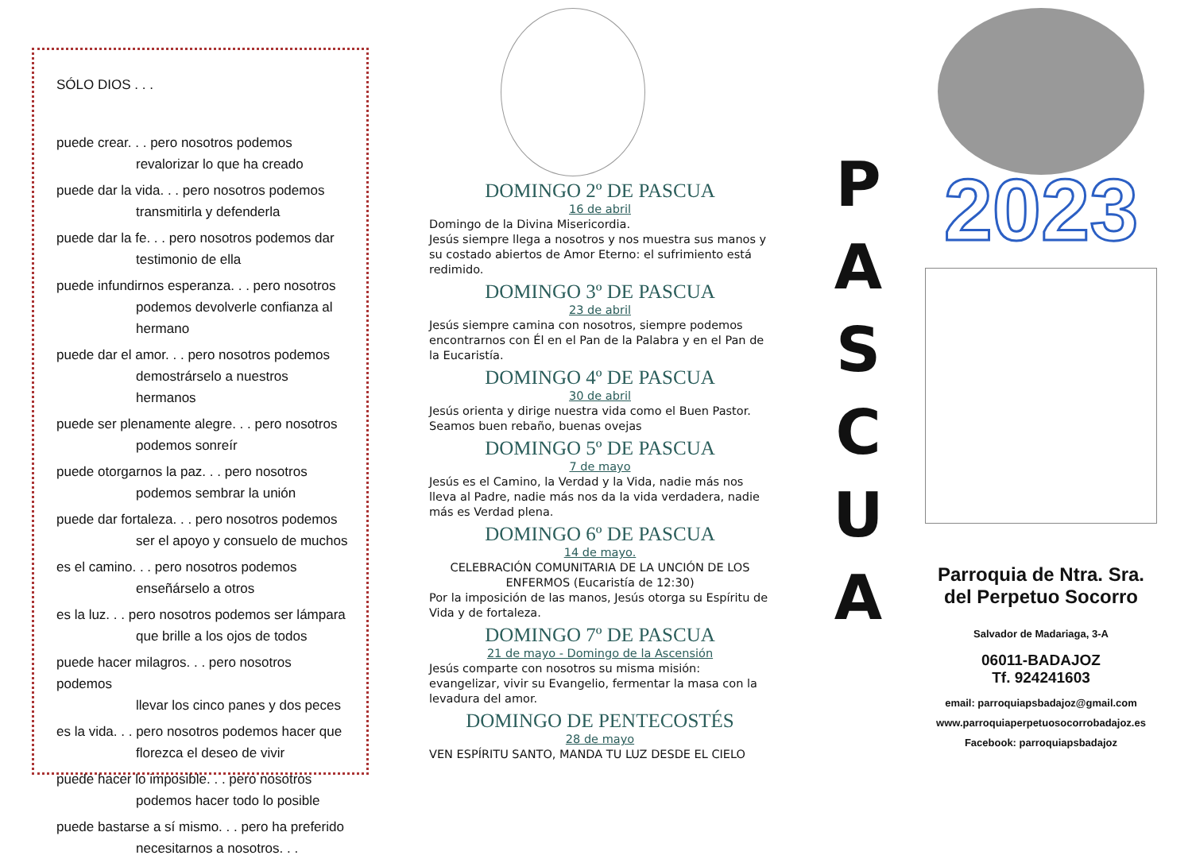SÓLO DIOS . . .
puede crear. . . pero nosotros podemos
revalorizar lo que ha creado
puede dar la vida. . . pero nosotros podemos
transmitirla y defenderla
puede dar la fe. . . pero nosotros podemos dar
testimonio de ella
puede infundirnos esperanza. . . pero nosotros
podemos devolverle confianza al hermano
puede dar el amor. . . pero nosotros podemos
demostrárselo a nuestros hermanos
puede ser plenamente alegre. . . pero nosotros
podemos sonreír
puede otorgarnos la paz. . . pero nosotros
podemos sembrar la unión
puede dar fortaleza. . . pero nosotros podemos
ser el apoyo y consuelo de muchos
es el camino. . . pero nosotros podemos
enseñárselo a otros
es la luz. . . pero nosotros podemos ser lámpara
que brille a los ojos de todos
puede hacer milagros. . . pero nosotros podemos
llevar los cinco panes y dos peces
es la vida. . . pero nosotros podemos hacer que
florezca el deseo de vivir
puede hacer lo imposible. . . pero nosotros
podemos hacer todo lo posible
puede bastarse a sí mismo. . . pero ha preferido
necesitarnos a nosotros. . .
DOMINGO 2º DE PASCUA
16 de abril
Domingo de la Divina Misericordia.
Jesús siempre llega a nosotros y nos muestra sus manos y su costado abiertos de Amor Eterno: el sufrimiento está redimido.
DOMINGO 3º DE PASCUA
23 de abril
Jesús siempre camina con nosotros, siempre podemos encontrarnos con Él en el Pan de la Palabra y en el Pan de la Eucaristía.
DOMINGO 4º DE PASCUA
30 de abril
Jesús orienta y dirige nuestra vida como el Buen Pastor. Seamos buen rebaño, buenas ovejas
DOMINGO 5º DE PASCUA
7 de mayo
Jesús es el Camino, la Verdad y la Vida, nadie más nos lleva al Padre, nadie más nos da la vida verdadera, nadie más es Verdad plena.
DOMINGO 6º DE PASCUA
14 de mayo.
CELEBRACIÓN COMUNITARIA DE LA UNCIÓN DE LOS ENFERMOS (Eucaristía de 12:30)
Por la imposición de las manos, Jesús otorga su Espíritu de Vida y de fortaleza.
DOMINGO 7º DE PASCUA
21 de mayo - Domingo de la Ascensión
Jesús comparte con nosotros su misma misión: evangelizar, vivir su Evangelio, fermentar la masa con la levadura del amor.
DOMINGO DE PENTECOSTÉS
28 de mayo
VEN ESPÍRITU SANTO, MANDA TU LUZ DESDE EL CIELO
P
A
S
C
U
A
2023
Parroquia de Ntra. Sra.
del Perpetuo Socorro
Salvador de Madariaga, 3-A
06011-BADAJOZ
Tf. 924241603
email: parroquiapsbadajoz@gmail.com
www.parroquiaperpetuosocorrobadajoz.es
Facebook: parroquiapsbadajoz